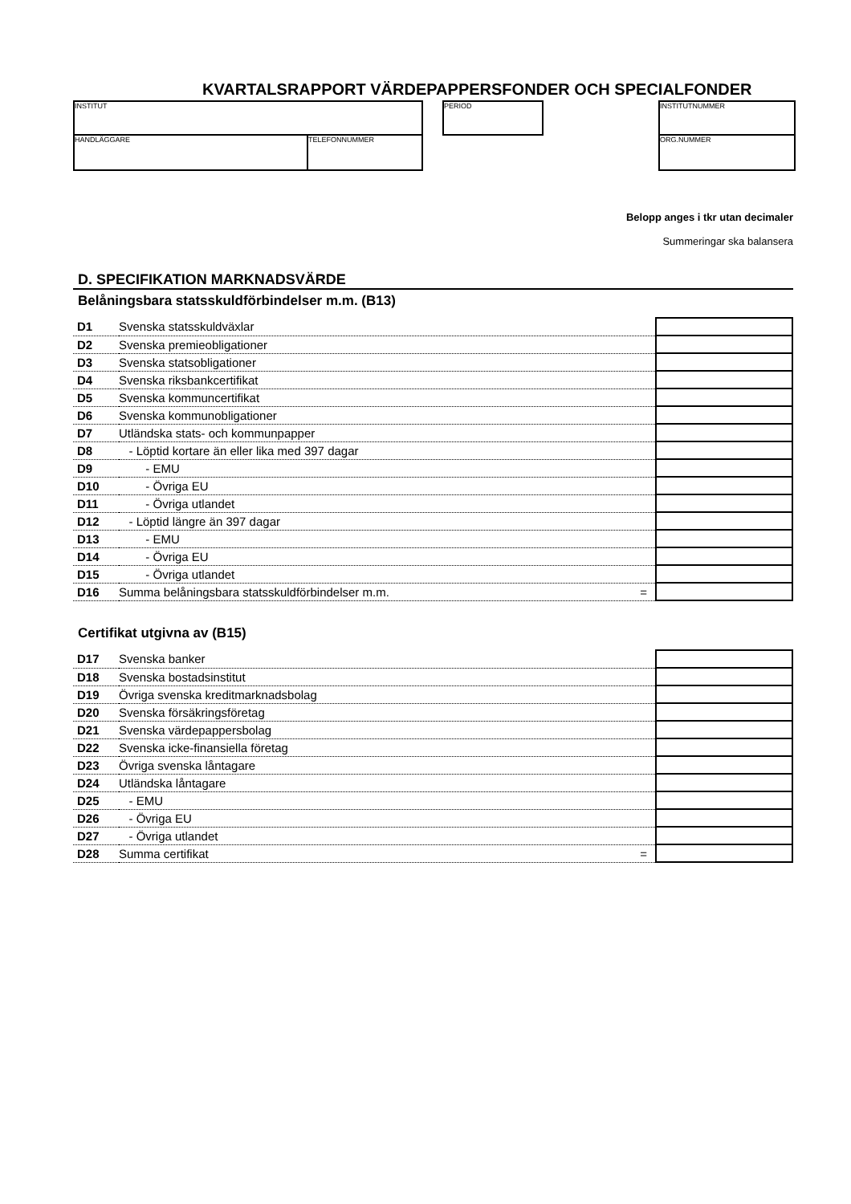KVARTALSRAPPORT VÄRDEPAPPERSFONDER OCH SPECIALFONDER
INSTITUT
HANDLÄGGARE TELEFONNUMMER
PERIOD INSTITUTNUMMER
ORG.NUMMER
Belopp anges i tkr utan decimaler
Summeringar ska balansera
D. SPECIFIKATION MARKNADSVÄRDE
Belåningsbara statsskuldförbindelser m.m. (B13)
| D1 | Svenska statsskuldväxlar | |
| D2 | Svenska premieobligationer | |
| D3 | Svenska statsobligationer | |
| D4 | Svenska riksbankcertifikat | |
| D5 | Svenska kommuncertifikat | |
| D6 | Svenska kommunobligationer | |
| D7 | Utländska stats- och kommunpapper | |
| D8 | - Löptid kortare än eller lika med 397 dagar | |
| D9 | - EMU | |
| D10 | - Övriga EU | |
| D11 | - Övriga utlandet | |
| D12 | - Löptid längre än 397 dagar | |
| D13 | - EMU | |
| D14 | - Övriga EU | |
| D15 | - Övriga utlandet | |
| D16 | Summa belåningsbara statsskuldförbindelser m.m. = | |
Certifikat utgivna av (B15)
| D17 | Svenska banker | |
| D18 | Svenska bostadsinstitut | |
| D19 | Övriga svenska kreditmarknadsbolag | |
| D20 | Svenska försäkringsföretag | |
| D21 | Svenska värdepappersbolag | |
| D22 | Svenska icke-finansiella företag | |
| D23 | Övriga svenska låntagare | |
| D24 | Utländska låntagare | |
| D25 | - EMU | |
| D26 | - Övriga EU | |
| D27 | - Övriga utlandet | |
| D28 | Summa certifikat = | |